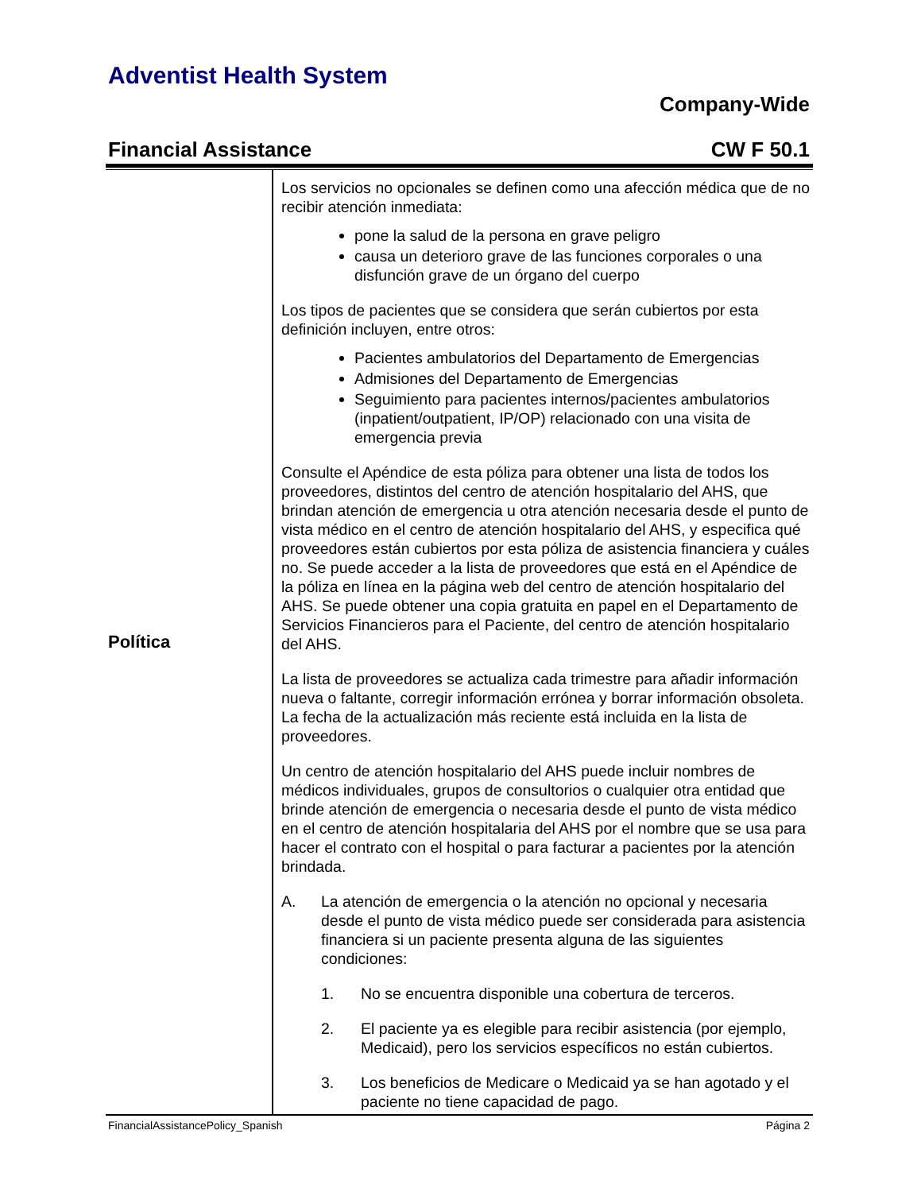Adventist Health System
Company-Wide
Financial Assistance CW F 50.1
Política
Los servicios no opcionales se definen como una afección médica que de no recibir atención inmediata:
pone la salud de la persona en grave peligro
causa un deterioro grave de las funciones corporales o una disfunción grave de un órgano del cuerpo
Los tipos de pacientes que se considera que serán cubiertos por esta definición incluyen, entre otros:
Pacientes ambulatorios del Departamento de Emergencias
Admisiones del Departamento de Emergencias
Seguimiento para pacientes internos/pacientes ambulatorios (inpatient/outpatient, IP/OP) relacionado con una visita de emergencia previa
Consulte el Apéndice de esta póliza para obtener una lista de todos los proveedores, distintos del centro de atención hospitalario del AHS, que brindan atención de emergencia u otra atención necesaria desde el punto de vista médico en el centro de atención hospitalario del AHS, y especifica qué proveedores están cubiertos por esta póliza de asistencia financiera y cuáles no. Se puede acceder a la lista de proveedores que está en el Apéndice de la póliza en línea en la página web del centro de atención hospitalario del AHS. Se puede obtener una copia gratuita en papel en el Departamento de Servicios Financieros para el Paciente, del centro de atención hospitalario del AHS.
La lista de proveedores se actualiza cada trimestre para añadir información nueva o faltante, corregir información errónea y borrar información obsoleta. La fecha de la actualización más reciente está incluida en la lista de proveedores.
Un centro de atención hospitalario del AHS puede incluir nombres de médicos individuales, grupos de consultorios o cualquier otra entidad que brinde atención de emergencia o necesaria desde el punto de vista médico en el centro de atención hospitalaria del AHS por el nombre que se usa para hacer el contrato con el hospital o para facturar a pacientes por la atención brindada.
A. La atención de emergencia o la atención no opcional y necesaria desde el punto de vista médico puede ser considerada para asistencia financiera si un paciente presenta alguna de las siguientes condiciones:
1. No se encuentra disponible una cobertura de terceros.
2. El paciente ya es elegible para recibir asistencia (por ejemplo, Medicaid), pero los servicios específicos no están cubiertos.
3. Los beneficios de Medicare o Medicaid ya se han agotado y el paciente no tiene capacidad de pago.
FinancialAssistancePolicy_Spanish Página 2